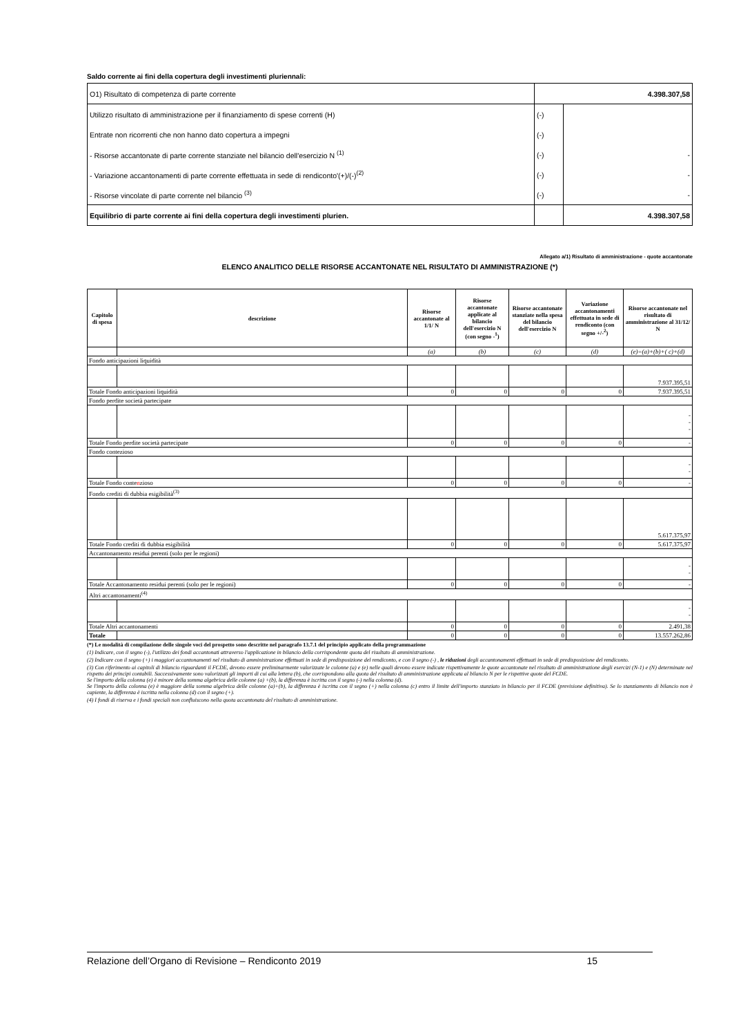Saldo corrente ai fini della copertura degli investimenti pluriennali:
| O1) Risultato di competenza di parte corrente | 4.398.307,58 | |
| Utilizzo risultato di amministrazione per il finanziamento di spese correnti (H) | (-) | |
| Entrate non ricorrenti che non hanno dato copertura a impegni | (-) | |
| - Risorse accantonate di parte corrente stanziate nel bilancio dell'esercizio N <sup>(1)</sup> | (-) | - |
| - Variazione accantonamenti di parte corrente effettuata in sede di rendiconto'(+)/(-)<sup>(2)</sup> | (-) | - |
| - Risorse vincolate di parte corrente nel bilancio <sup>(3)</sup> | (-) | - |
| Equilibrio di parte corrente ai fini della copertura degli investimenti plurien. | | 4.398.307,58 |
Allegato a/1) Risultato di amministrazione - quote accantonate
ELENCO ANALITICO DELLE RISORSE ACCANTONATE NEL RISULTATO DI AMMINISTRAZIONE (*)
| Capitolo di spesa | descrizione | Risorse accantonate al 1/1/ N | Risorse accantonate applicate al bilancio dell'esercizio N (con segno -<sup>1</sup>) | Risorse accantonate stanziate nella spesa del bilancio dell'esercizio N | Variazione accantonamenti effettuata in sede di rendiconto (con segno +/-<sup>2</sup>) | Risorse accantonate nel risultato di amministrazione al 31/12/ N |
| --- | --- | --- | --- | --- | --- | --- |
| | | (a) | (b) | (c) | (d) | (e)=(a)+(b)+( c)+(d) |
| Fondo anticipazioni liquidità | | | | | | |
| | | | | | | 7.937.395,51 |
| Totale Fondo anticipazioni liquidità | | 0 | 0 | 0 | 0 | 7.937.395,51 |
| Fondo perdite società partecipate | | | | | | |
| | | | | | | - - - |
| Totale Fondo perdite società partecipate | | 0 | 0 | 0 | 0 | - |
| Fondo contezioso | | | | | | |
| | | | | | | - - |
| Totale Fondo conte n zioso | | 0 | 0 | 0 | 0 | - |
| Fondo crediti di dubbia esigibilità<sup>(3)</sup> | | | | | | |
| | | | | | | 5.617.375,97 |
| Totale Fondo crediti di dubbia esigibilità | | 0 | 0 | 0 | 0 | 5.617.375,97 |
| Accantonamento residui perenti (solo per le regioni) | | | | | | |
| | | | | | | - - |
| Totale Accantonamento residui perenti (solo per le regioni) | | 0 | 0 | 0 | 0 | - |
| Altri accantonamenti<sup>(4)</sup> | | | | | | |
| | | | | | | - - |
| Totale Altri accantonamenti | | 0 | 0 | 0 | 0 | 2.491,38 |
| Totale | | 0 | 0 | 0 | 0 | 13.557.262,86 |
(*) Le modalità di compilazione delle singole voci del prospetto sono descritte nel paragrafo 13.7.1 del principio applicato della programmazione
(1) Indicare, con il segno (-), l'utilizzo dei fondi accantonati attraverso l'applicazione in bilancio della corrispondente quota del risultato di amministrazione.
(2) Indicare con il segno (+) i maggiori accantonamenti nel risultato di amministrazione effettuati in sede di predisposizione del rendiconto, e con il segno (-) , le riduzioni degli accantonamenti effettuati in sede di predisposizione del rendiconto.
(3) Con riferimento ai capitoli di bilancio riguardanti il FCDE, devono essere preliminarmente valorizzate le colonne (a) e (e) nelle quali devono essere indicate rispettivamente le quote accantonate nel risultato di amministrazione degli esercizi (N-1) e (N) determinate nel rispetto dei principi contabili. Successivamente sono valorizzati gli importi di cui alla lettera (b), che corrispondono alla quota del risultato di amministrazione applicata al bilancio N per le rispettive quote del FCDE.
Se l'importo della colonna (e) è minore della somma algebrica delle colonne (a) +(b), la differenza è iscritta con il segno (-) nella colonna (d).
Se l'importo della colonna (e) è maggiore della somma algebrica delle colonne (a)+(b), la differenza è iscritta con il segno (+) nella colonna (c) entro il limite dell'importo stanziato in bilancio per il FCDE (previsione definitiva). Se lo stanziamento di bilancio non è capiente, la differenza è iscritta nella colonna (d) con il segno (+).
(4) I fondi di riserva e i fondi speciali non confluiscono nella quota accantonata del risultato di amministrazione.
Relazione dell’Organo di Revisione – Rendiconto 2019 15